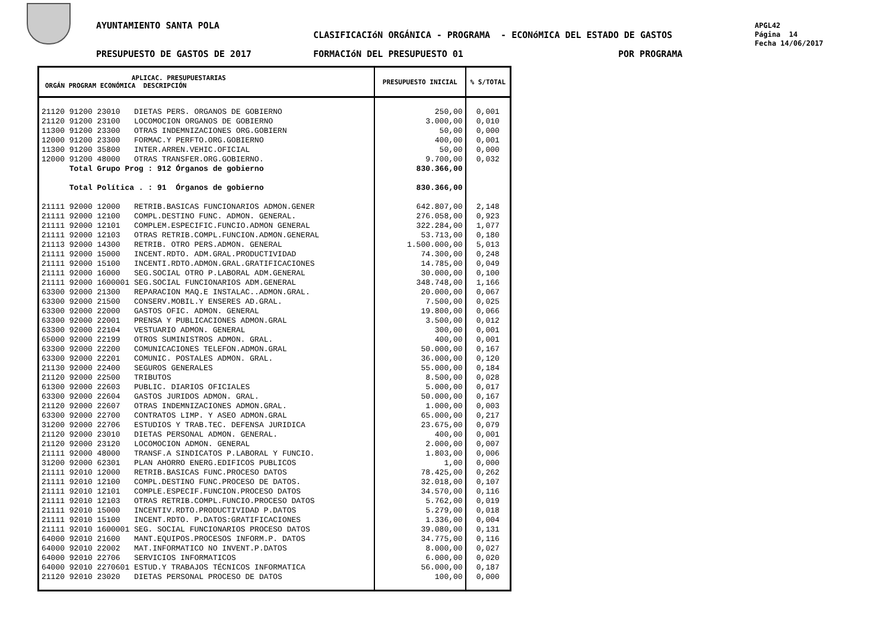AYUNTAMIENTO SANTA POLA
CLASIFICACIóN ORGÁNICA - PROGRAMA - ECONóMICA DEL ESTADO DE GASTOS
APGL42
Página 14
Fecha 14/06/2017
PRESUPUESTO DE GASTOS DE 2017 FORMACIóN DEL PRESUPUESTO 01 POR PROGRAMA
| APLICAC. PRESUPUESTARIAS ORGÁN PROGRAM ECONÓMICA DESCRIPCIÓN | PRESUPUESTO INICIAL | % S/TOTAL |
| --- | --- | --- |
| 21120 91200 23010 DIETAS PERS. ORGANOS DE GOBIERNO 21120 91200 23100 LOCOMOCION ORGANOS DE GOBIERNO 11300 91200 23300 OTRAS INDEMNIZACIONES ORG.GOBIERN 12000 91200 23300 FORMAC.Y PERFTO.ORG.GOBIERNO 11300 91200 35800 INTER.ARREN.VEHIC.OFICIAL 12000 91200 48000 OTRAS TRANSFER.ORG.GOBIERNO. Total Grupo Prog : 912 Órganos de gobierno Total Política . : 91 Órganos de gobierno 21111 92000 12000 RETRIB.BASICAS FUNCIONARIOS ADMON.GENER 21111 92000 12100 COMPL.DESTINO FUNC. ADMON. GENERAL. 21111 92000 12101 COMPLEM.ESPECIFIC.FUNCIO.ADMON GENERAL 21111 92000 12103 OTRAS RETRIB.COMPL.FUNCION.ADMON.GENERAL 21113 92000 14300 RETRIB. OTRO PERS.ADMON. GENERAL 21111 92000 15000 INCENT.RDTO. ADM.GRAL.PRODUCTIVIDAD 21111 92000 15100 INCENTI.RDTO.ADMON.GRAL.GRATIFICACIONES 21111 92000 16000 SEG.SOCIAL OTRO P.LABORAL ADM.GENERAL 21111 92000 1600001 SEG.SOCIAL FUNCIONARIOS ADM.GENERAL 63300 92000 21300 REPARACION MAQ.E INSTALAC..ADMON.GRAL. 63300 92000 21500 CONSERV.MOBIL.Y ENSERES AD.GRAL. 63300 92000 22000 GASTOS OFIC. ADMON. GENERAL 63300 92000 22001 PRENSA Y PUBLICACIONES ADMON.GRAL 63300 92000 22104 VESTUARIO ADMON. GENERAL 65000 92000 22199 OTROS SUMINISTROS ADMON. GRAL. 63300 92000 22200 COMUNICACIONES TELEFON.ADMON.GRAL 63300 92000 22201 COMUNIC. POSTALES ADMON. GRAL. 21130 92000 22400 SEGUROS GENERALES 21120 92000 22500 TRIBUTOS 61300 92000 22603 PUBLIC. DIARIOS OFICIALES 63300 92000 22604 GASTOS JURIDOS ADMON. GRAL. 21120 92000 22607 OTRAS INDEMNIZACIONES ADMON.GRAL. 63300 92000 22700 CONTRATOS LIMP. Y ASEO ADMON.GRAL 31200 92000 22706 ESTUDIOS Y TRAB.TEC. DEFENSA JURIDICA 21120 92000 23010 DIETAS PERSONAL ADMON. GENERAL. 21120 92000 23120 LOCOMOCION ADMON. GENERAL 21111 92000 48000 TRANSF.A SINDICATOS P.LABORAL Y FUNCIO. 31200 92000 62301 PLAN AHORRO ENERG.EDIFICOS PUBLICOS 21111 92010 12000 RETRIB.BASICAS FUNC.PROCESO DATOS 21111 92010 12100 COMPL.DESTINO FUNC.PROCESO DE DATOS. 21111 92010 12101 COMPLE.ESPECIF.FUNCION.PROCESO DATOS 21111 92010 12103 OTRAS RETRIB.COMPL.FUNCIO.PROCESO DATOS 21111 92010 15000 INCENTIV.RDTO.PRODUCTIVIDAD P.DATOS 21111 92010 15100 INCENT.RDTO. P.DATOS:GRATIFICACIONES 21111 92010 1600001 SEG. SOCIAL FUNCIONARIOS PROCESO DATOS 64000 92010 21600 MANT.EQUIPOS.PROCESOS INFORM.P. DATOS 64000 92010 22002 MAT.INFORMATICO NO INVENT.P.DATOS 64000 92010 22706 SERVICIOS INFORMATICOS 64000 92010 2270601 ESTUD.Y TRABAJOS TÉCNICOS INFORMATICA 21120 92010 23020 DIETAS PERSONAL PROCESO DE DATOS | 250,00 3.000,00 50,00 400,00 50,00 9.700,00 830.366,00 830.366,00 642.807,00 276.058,00 322.284,00 53.713,00 1.500.000,00 74.300,00 14.785,00 30.000,00 348.748,00 20.000,00 7.500,00 19.800,00 3.500,00 300,00 400,00 50.000,00 36.000,00 55.000,00 8.500,00 5.000,00 50.000,00 1.000,00 65.000,00 23.675,00 400,00 2.000,00 1.803,00 1,00 78.425,00 32.018,00 34.570,00 5.762,00 5.279,00 1.336,00 39.080,00 34.775,00 8.000,00 6.000,00 56.000,00 100,00 | 0,001 0,010 0,000 0,001 0,000 0,032 2,148 0,923 1,077 0,180 5,013 0,248 0,049 0,100 1,166 0,067 0,025 0,066 0,012 0,001 0,001 0,167 0,120 0,184 0,028 0,017 0,167 0,003 0,217 0,079 0,001 0,007 0,006 0,000 0,262 0,107 0,116 0,019 0,018 0,004 0,131 0,116 0,027 0,020 0,187 0,000 |